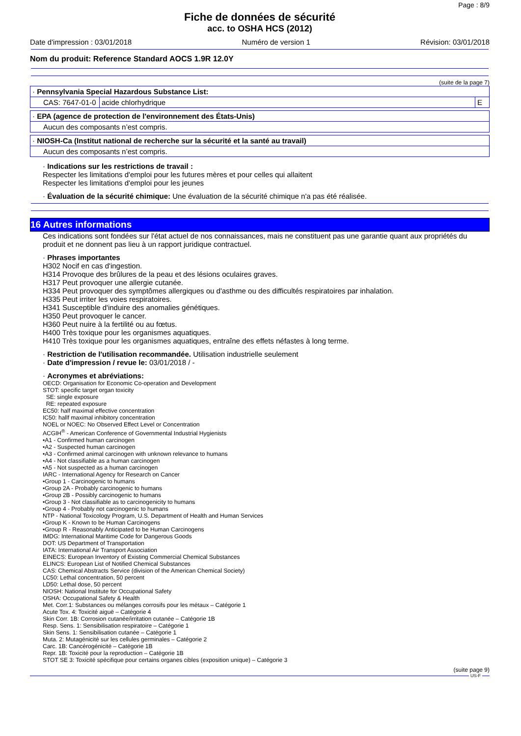Page : 8/9
Fiche de données de sécurité
acc. to OSHA HCS (2012)
Date d'impression : 03/01/2018 Numéro de version 1 Révision: 03/01/2018
Nom du produit: Reference Standard AOCS 1.9R 12.0Y
(suite de la page 7)
| · Pennsylvania Special Hazardous Substance List: | | |
| CAS: 7647-01-0 | acide chlorhydrique | E |
| · EPA (agence de protection de l'environnement des États-Unis) |
| Aucun des composants n’est compris. |
| · NIOSH-Ca (Institut national de recherche sur la sécurité et la santé au travail) |
| Aucun des composants n’est compris. |
· Indications sur les restrictions de travail :
Respecter les limitations d'emploi pour les futures mères et pour celles qui allaitent
Respecter les limitations d'emploi pour les jeunes
· Évaluation de la sécurité chimique: Une évaluation de la sécurité chimique n'a pas été réalisée.
16 Autres informations
Ces indications sont fondées sur l'état actuel de nos connaissances, mais ne constituent pas une garantie quant aux propriétés du produit et ne donnent pas lieu à un rapport juridique contractuel.
· Phrases importantes
H302 Nocif en cas d'ingestion.
H314 Provoque des brûlures de la peau et des lésions oculaires graves.
H317 Peut provoquer une allergie cutanée.
H334 Peut provoquer des symptômes allergiques ou d'asthme ou des difficultés respiratoires par inhalation.
H335 Peut irriter les voies respiratoires.
H341 Susceptible d'induire des anomalies génétiques.
H350 Peut provoquer le cancer.
H360 Peut nuire à la fertilité ou au fœtus.
H400 Très toxique pour les organismes aquatiques.
H410 Très toxique pour les organismes aquatiques, entraîne des effets néfastes à long terme.
· Restriction de l'utilisation recommandée. Utilisation industrielle seulement
· Date d'impression / revue le: 03/01/2018 / -
· Acronymes et abréviations:
OECD: Organisation for Economic Co-operation and Development
STOT: specific target organ toxicity
SE: single exposure
RE: repeated exposure
EC50: half maximal effective concentration
IC50: hallf maximal inhibitory concentration
NOEL or NOEC: No Observed Effect Level or Concentration
ACGIH<sup>®</sup> - American Conference of Governmental Industrial Hygienists
•A1 - Confirmed human carcinogen
•A2 - Suspected human carcinogen
•A3 - Confirmed animal carcinogen with unknown relevance to humans
•A4 - Not classifiable as a human carcinogen
•A5 - Not suspected as a human carcinogen
IARC - International Agency for Research on Cancer
•Group 1 - Carcinogenic to humans
•Group 2A - Probably carcinogenic to humans
•Group 2B - Possibly carcinogenic to humans
•Group 3 - Not classifiable as to carcinogenicity to humans
•Group 4 - Probably not carcinogenic to humans
NTP - National Toxicology Program, U.S. Department of Health and Human Services
•Group K - Known to be Human Carcinogens
•Group R - Reasonably Anticipated to be Human Carcinogens
IMDG: International Maritime Code for Dangerous Goods
DOT: US Department of Transportation
IATA: International Air Transport Association
EINECS: European Inventory of Existing Commercial Chemical Substances
ELINCS: European List of Notified Chemical Substances
CAS: Chemical Abstracts Service (division of the American Chemical Society)
LC50: Lethal concentration, 50 percent
LD50: Lethal dose, 50 percent
NIOSH: National Institute for Occupational Safety
OSHA: Occupational Safety & Health
Met. Corr.1: Substances ou mélanges corrosifs pour les métaux – Catégorie 1
Acute Tox. 4: Toxicité aiguë – Catégorie 4
Skin Corr. 1B: Corrosion cutanée/irritation cutanée – Catégorie 1B
Resp. Sens. 1: Sensibilisation respiratoire – Catégorie 1
Skin Sens. 1: Sensibilisation cutanée – Catégorie 1
Muta. 2: Mutagénicité sur les cellules germinales – Catégorie 2
Carc. 1B: Cancérogénicité – Catégorie 1B
Repr. 1B: Toxicité pour la reproduction – Catégorie 1B
STOT SE 3: Toxicité spécifique pour certains organes cibles (exposition unique) – Catégorie 3
(suite page 9)
US-F